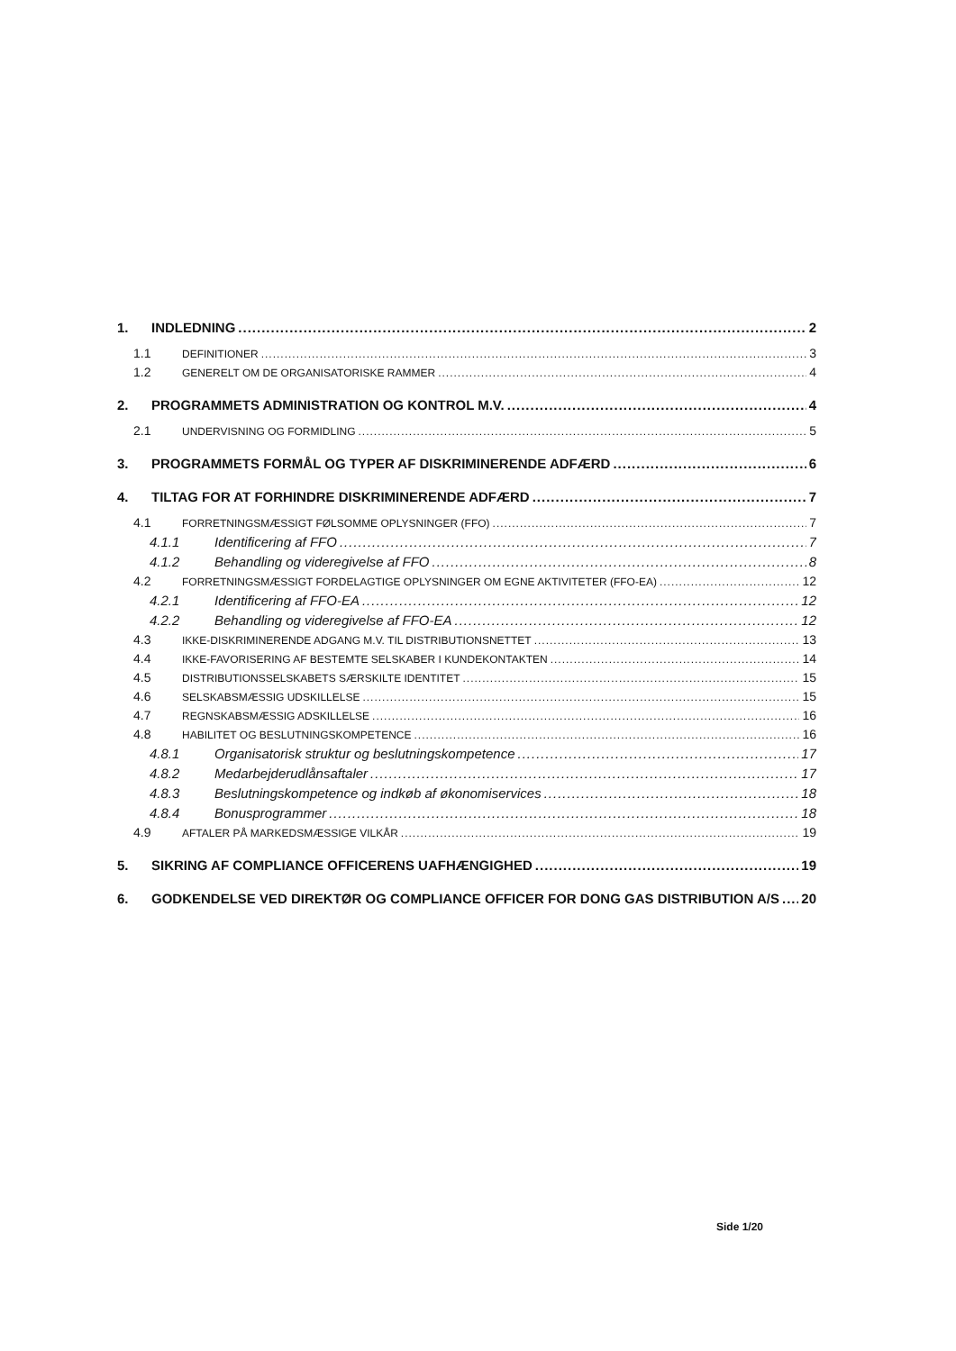1. INDLEDNING 2
1.1 DEFINITIONER 3
1.2 GENERELT OM DE ORGANISATORISKE RAMMER 4
2. PROGRAMMETS ADMINISTRATION OG KONTROL M.V. 4
2.1 UNDERVISNING OG FORMIDLING 5
3. PROGRAMMETS FORMÅL OG TYPER AF DISKRIMINERENDE ADFÆRD 6
4. TILTAG FOR AT FORHINDRE DISKRIMINERENDE ADFÆRD 7
4.1 FORRETNINGSMÆSSIGT FØLSOMME OPLYSNINGER (FFO) 7
4.1.1 Identificering af FFO 7
4.1.2 Behandling og videregivelse af FFO 8
4.2 FORRETNINGSMÆSSIGT FORDELAGTIGE OPLYSNINGER OM EGNE AKTIVITETER (FFO-EA) 12
4.2.1 Identificering af FFO-EA 12
4.2.2 Behandling og videregivelse af FFO-EA 12
4.3 IKKE-DISKRIMINERENDE ADGANG M.V. TIL DISTRIBUTIONSNETTET 13
4.4 IKKE-FAVORISERING AF BESTEMTE SELSKABER I KUNDEKONTAKTEN 14
4.5 DISTRIBUTIONSSELSKABETS SÆRSKILTE IDENTITET 15
4.6 SELSKABSMÆSSIG UDSKILLELSE 15
4.7 REGNSKABSMÆSSIG ADSKILLELSE 16
4.8 HABILITET OG BESLUTNINGSKOMPETENCE 16
4.8.1 Organisatorisk struktur og beslutningskompetence 17
4.8.2 Medarbejderudlånsaftaler 17
4.8.3 Beslutningskompetence og indkøb af økonomiservices 18
4.8.4 Bonusprogrammer 18
4.9 AFTALER PÅ MARKEDSMÆSSIGE VILKÅR 19
5. SIKRING AF COMPLIANCE OFFICERENS UAFHÆNGIGHED 19
6. GODKENDELSE VED DIREKTØR OG COMPLIANCE OFFICER FOR DONG GAS DISTRIBUTION A/S 20
Side 1/20